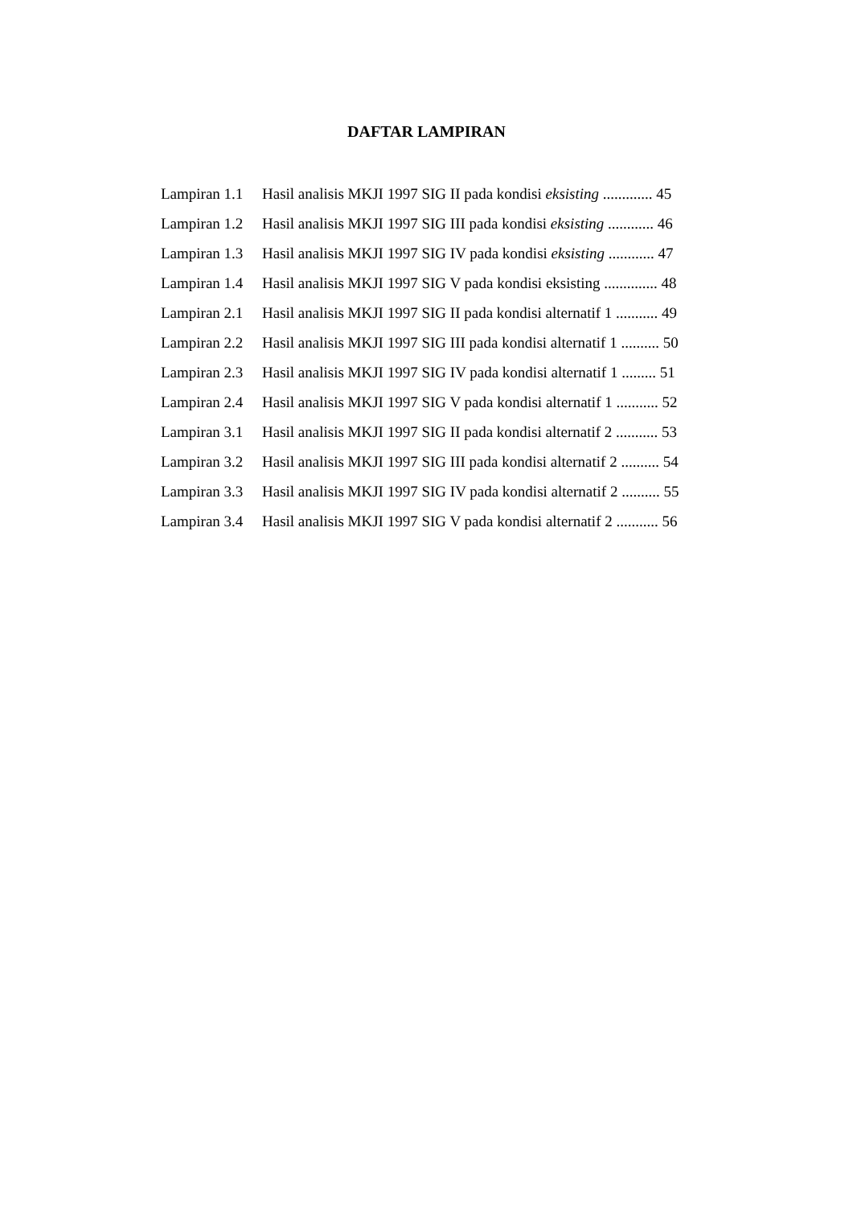DAFTAR LAMPIRAN
Lampiran 1.1 Hasil analisis MKJI 1997 SIG II pada kondisi eksisting ............. 45
Lampiran 1.2 Hasil analisis MKJI 1997 SIG III pada kondisi eksisting ............ 46
Lampiran 1.3 Hasil analisis MKJI 1997 SIG IV pada kondisi eksisting ............ 47
Lampiran 1.4 Hasil analisis MKJI 1997 SIG V pada kondisi eksisting .............. 48
Lampiran 2.1 Hasil analisis MKJI 1997 SIG II pada kondisi alternatif 1 ........... 49
Lampiran 2.2 Hasil analisis MKJI 1997 SIG III pada kondisi alternatif 1 .......... 50
Lampiran 2.3 Hasil analisis MKJI 1997 SIG IV pada kondisi alternatif 1 ......... 51
Lampiran 2.4 Hasil analisis MKJI 1997 SIG V pada kondisi alternatif 1 ........... 52
Lampiran 3.1 Hasil analisis MKJI 1997 SIG II pada kondisi alternatif 2 ........... 53
Lampiran 3.2 Hasil analisis MKJI 1997 SIG III pada kondisi alternatif 2 .......... 54
Lampiran 3.3 Hasil analisis MKJI 1997 SIG IV pada kondisi alternatif 2 .......... 55
Lampiran 3.4 Hasil analisis MKJI 1997 SIG V pada kondisi alternatif 2 ........... 56